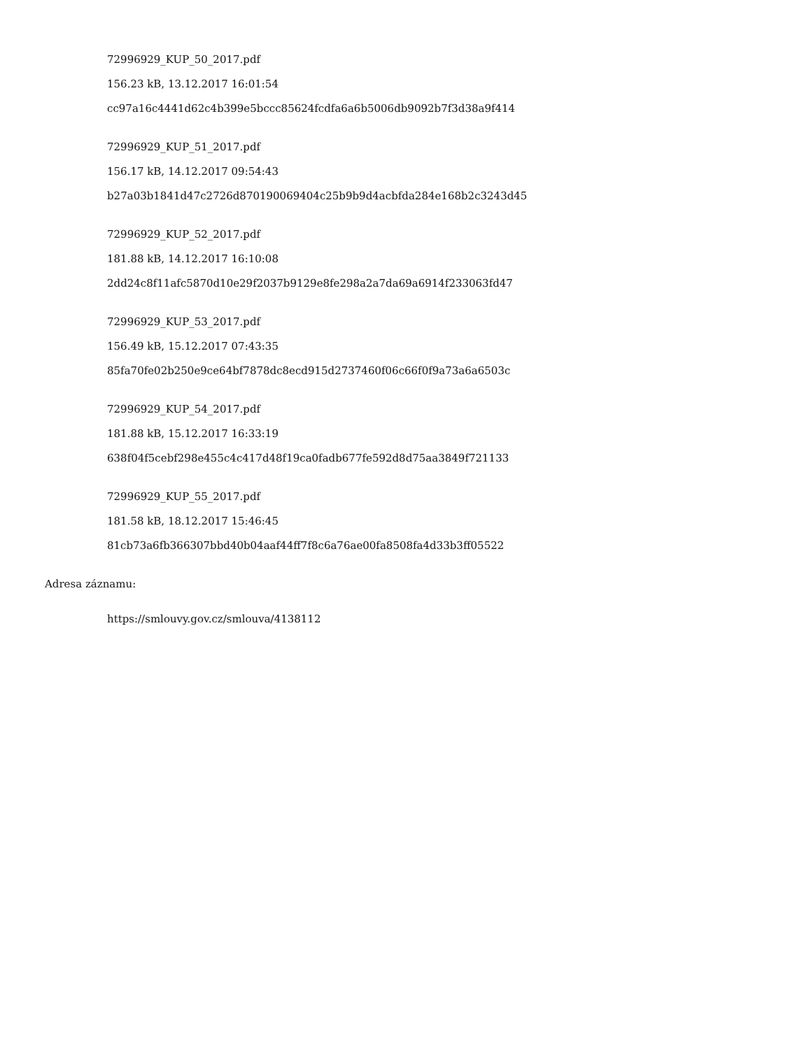72996929_KUP_50_2017.pdf
156.23 kB, 13.12.2017 16:01:54
cc97a16c4441d62c4b399e5bccc85624fcdfa6a6b5006db9092b7f3d38a9f414
72996929_KUP_51_2017.pdf
156.17 kB, 14.12.2017 09:54:43
b27a03b1841d47c2726d870190069404c25b9b9d4acbfda284e168b2c3243d45
72996929_KUP_52_2017.pdf
181.88 kB, 14.12.2017 16:10:08
2dd24c8f11afc5870d10e29f2037b9129e8fe298a2a7da69a6914f233063fd47
72996929_KUP_53_2017.pdf
156.49 kB, 15.12.2017 07:43:35
85fa70fe02b250e9ce64bf7878dc8ecd915d2737460f06c66f0f9a73a6a6503c
72996929_KUP_54_2017.pdf
181.88 kB, 15.12.2017 16:33:19
638f04f5cebf298e455c4c417d48f19ca0fadb677fe592d8d75aa3849f721133
72996929_KUP_55_2017.pdf
181.58 kB, 18.12.2017 15:46:45
81cb73a6fb366307bbd40b04aaf44ff7f8c6a76ae00fa8508fa4d33b3ff05522
Adresa záznamu:
https://smlouvy.gov.cz/smlouva/4138112